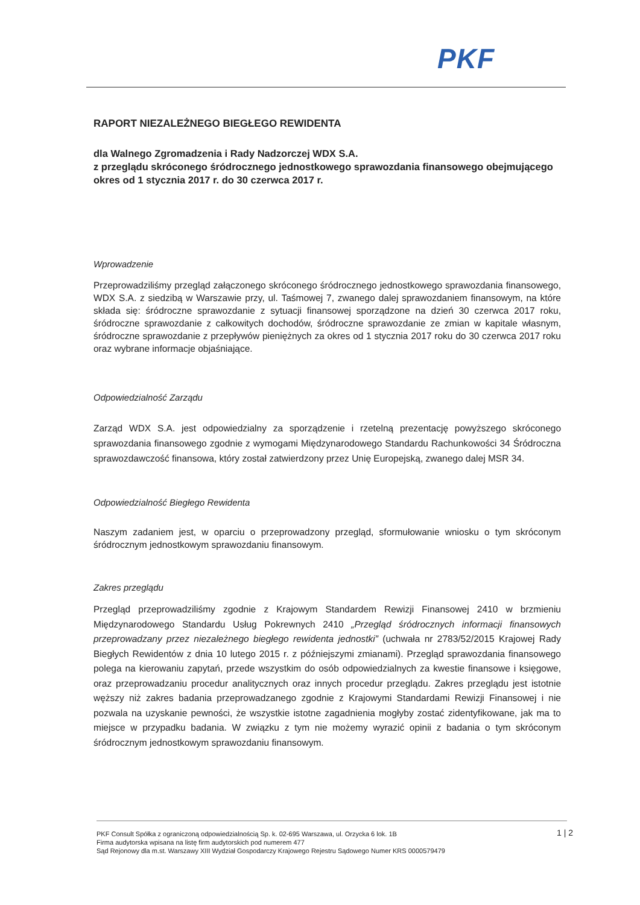PKF
RAPORT NIEZALEŻNEGO BIEGŁEGO REWIDENTA
dla Walnego Zgromadzenia i Rady Nadzorczej WDX S.A.
z przeglądu skróconego śródrocznego jednostkowego sprawozdania finansowego obejmującego okres od 1 stycznia 2017 r. do 30 czerwca 2017 r.
Wprowadzenie
Przeprowadziliśmy przegląd załączonego skróconego śródrocznego jednostkowego sprawozdania finansowego, WDX S.A. z siedzibą w Warszawie przy, ul. Taśmowej 7, zwanego dalej sprawozdaniem finansowym, na które składa się: śródroczne sprawozdanie z sytuacji finansowej sporządzone na dzień 30 czerwca 2017 roku, śródroczne sprawozdanie z całkowitych dochodów, śródroczne sprawozdanie ze zmian w kapitale własnym, śródroczne sprawozdanie z przepływów pieniężnych za okres od 1 stycznia 2017 roku do 30 czerwca 2017 roku oraz wybrane informacje objaśniające.
Odpowiedzialność Zarządu
Zarząd WDX S.A. jest odpowiedzialny za sporządzenie i rzetelną prezentację powyższego skróconego sprawozdania finansowego zgodnie z wymogami Międzynarodowego Standardu Rachunkowości 34 Śródroczna sprawozdawczość finansowa, który został zatwierdzony przez Unię Europejską, zwanego dalej MSR 34.
Odpowiedzialność Biegłego Rewidenta
Naszym zadaniem jest, w oparciu o przeprowadzony przegląd, sformułowanie wniosku o tym skróconym śródrocznym jednostkowym sprawozdaniu finansowym.
Zakres przeglądu
Przegląd przeprowadziliśmy zgodnie z Krajowym Standardem Rewizji Finansowej 2410 w brzmieniu Międzynarodowego Standardu Usług Pokrewnych 2410 „Przegląd śródrocznych informacji finansowych przeprowadzany przez niezależnego biegłego rewidenta jednostki” (uchwała nr 2783/52/2015 Krajowej Rady Biegłych Rewidentów z dnia 10 lutego 2015 r. z późniejszymi zmianami). Przegląd sprawozdania finansowego polega na kierowaniu zapytań, przede wszystkim do osób odpowiedzialnych za kwestie finansowe i księgowe, oraz przeprowadzaniu procedur analitycznych oraz innych procedur przeglądu. Zakres przeglądu jest istotnie węższy niż zakres badania przeprowadzanego zgodnie z Krajowymi Standardami Rewizji Finansowej i nie pozwala na uzyskanie pewności, że wszystkie istotne zagadnienia mogłyby zostać zidentyfikowane, jak ma to miejsce w przypadku badania. W związku z tym nie możemy wyrazić opinii z badania o tym skróconym śródrocznym jednostkowym sprawozdaniu finansowym.
1 | 2
PKF Consult Spółka z ograniczoną odpowiedzialnością Sp. k. 02-695 Warszawa, ul. Orzycka 6 lok. 1B
Firma audytorska wpisana na listę firm audytorskich pod numerem 477
Sąd Rejonowy dla m.st. Warszawy XIII Wydział Gospodarczy Krajowego Rejestru Sądowego Numer KRS 0000579479